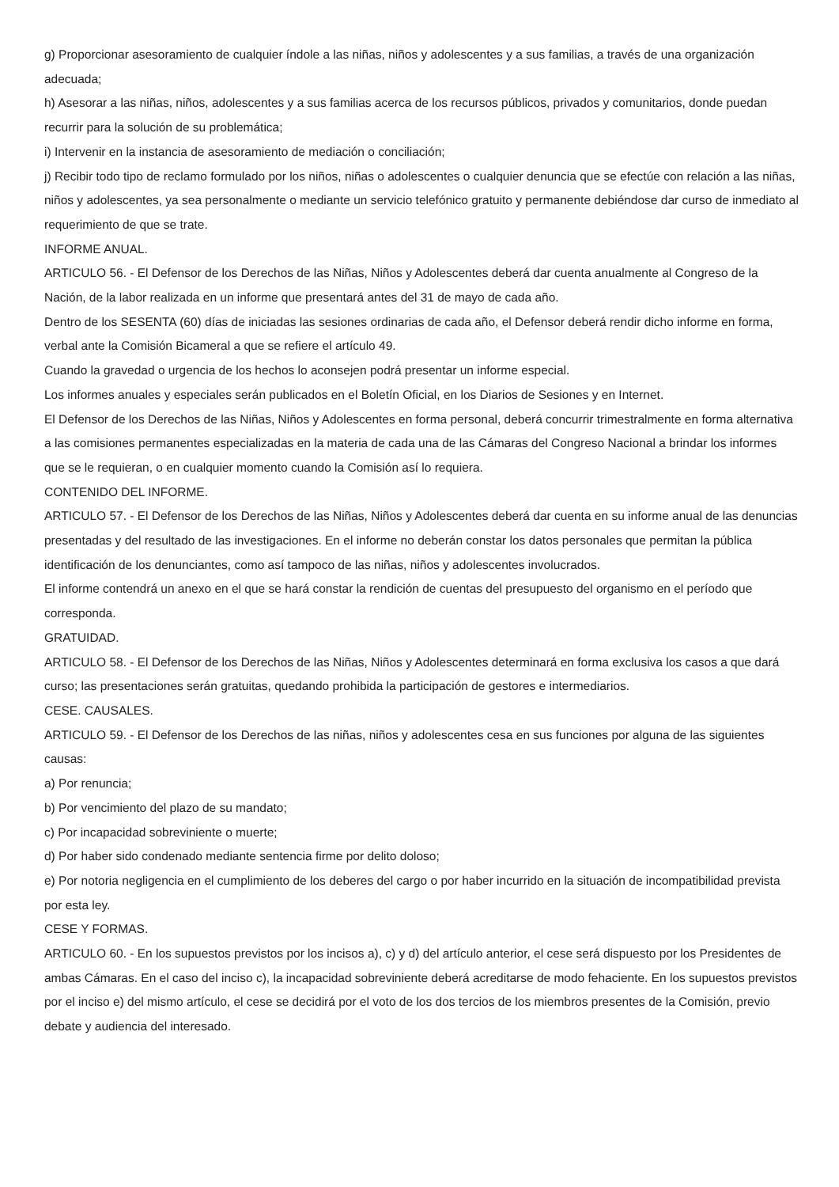g) Proporcionar asesoramiento de cualquier índole a las niñas, niños y adolescentes y a sus familias, a través de una organización adecuada;
h) Asesorar a las niñas, niños, adolescentes y a sus familias acerca de los recursos públicos, privados y comunitarios, donde puedan recurrir para la solución de su problemática;
i) Intervenir en la instancia de asesoramiento de mediación o conciliación;
j) Recibir todo tipo de reclamo formulado por los niños, niñas o adolescentes o cualquier denuncia que se efectúe con relación a las niñas, niños y adolescentes, ya sea personalmente o mediante un servicio telefónico gratuito y permanente debiéndose dar curso de inmediato al requerimiento de que se trate.
INFORME ANUAL.
ARTICULO 56. - El Defensor de los Derechos de las Niñas, Niños y Adolescentes deberá dar cuenta anualmente al Congreso de la Nación, de la labor realizada en un informe que presentará antes del 31 de mayo de cada año.
Dentro de los SESENTA (60) días de iniciadas las sesiones ordinarias de cada año, el Defensor deberá rendir dicho informe en forma, verbal ante la Comisión Bicameral a que se refiere el artículo 49.
Cuando la gravedad o urgencia de los hechos lo aconsejen podrá presentar un informe especial.
Los informes anuales y especiales serán publicados en el Boletín Oficial, en los Diarios de Sesiones y en Internet.
El Defensor de los Derechos de las Niñas, Niños y Adolescentes en forma personal, deberá concurrir trimestralmente en forma alternativa a las comisiones permanentes especializadas en la materia de cada una de las Cámaras del Congreso Nacional a brindar los informes que se le requieran, o en cualquier momento cuando la Comisión así lo requiera.
CONTENIDO DEL INFORME.
ARTICULO 57. - El Defensor de los Derechos de las Niñas, Niños y Adolescentes deberá dar cuenta en su informe anual de las denuncias presentadas y del resultado de las investigaciones. En el informe no deberán constar los datos personales que permitan la pública identificación de los denunciantes, como así tampoco de las niñas, niños y adolescentes involucrados.
El informe contendrá un anexo en el que se hará constar la rendición de cuentas del presupuesto del organismo en el período que corresponda.
GRATUIDAD.
ARTICULO 58. - El Defensor de los Derechos de las Niñas, Niños y Adolescentes determinará en forma exclusiva los casos a que dará curso; las presentaciones serán gratuitas, quedando prohibida la participación de gestores e intermediarios.
CESE. CAUSALES.
ARTICULO 59. - El Defensor de los Derechos de las niñas, niños y adolescentes cesa en sus funciones por alguna de las siguientes causas:
a) Por renuncia;
b) Por vencimiento del plazo de su mandato;
c) Por incapacidad sobreviniente o muerte;
d) Por haber sido condenado mediante sentencia firme por delito doloso;
e) Por notoria negligencia en el cumplimiento de los deberes del cargo o por haber incurrido en la situación de incompatibilidad prevista por esta ley.
CESE Y FORMAS.
ARTICULO 60. - En los supuestos previstos por los incisos a), c) y d) del artículo anterior, el cese será dispuesto por los Presidentes de ambas Cámaras. En el caso del inciso c), la incapacidad sobreviniente deberá acreditarse de modo fehaciente. En los supuestos previstos por el inciso e) del mismo artículo, el cese se decidirá por el voto de los dos tercios de los miembros presentes de la Comisión, previo debate y audiencia del interesado.